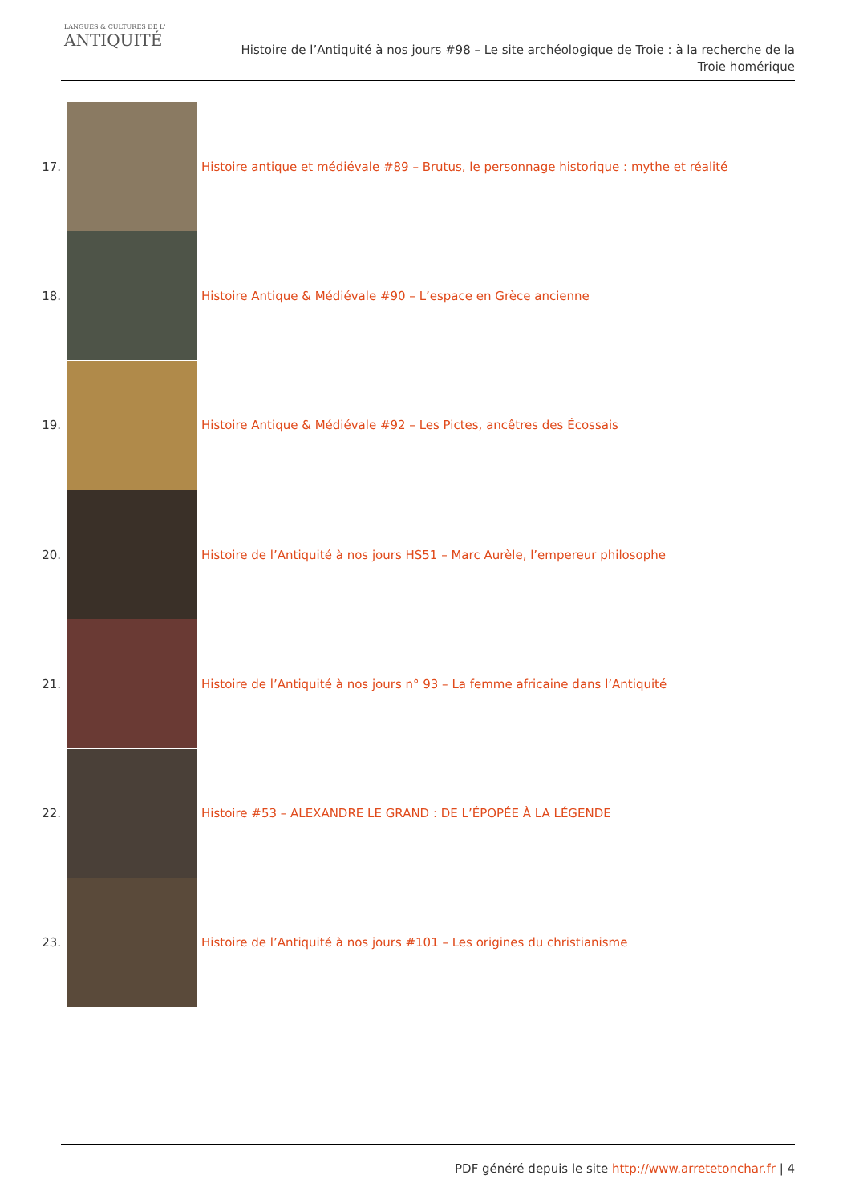LANGUES & CULTURES DE L'
ANTIQUITÉ
Histoire de l’Antiquité à nos jours #98 – Le site archéologique de Troie : à la recherche de la
Troie homérique
17.
Histoire antique et médiévale #89 – Brutus, le personnage historique : mythe et réalité
18.
Histoire Antique & Médiévale #90 – L’espace en Grèce ancienne
19.
Histoire Antique & Médiévale #92 – Les Pictes, ancêtres des Écossais
20.
Histoire de l’Antiquité à nos jours HS51 – Marc Aurèle, l’empereur philosophe
21.
Histoire de l’Antiquité à nos jours n° 93 – La femme africaine dans l’Antiquité
22.
Histoire #53 – ALEXANDRE LE GRAND : DE L’ÉPOPÉE À LA LÉGENDE
23.
Histoire de l’Antiquité à nos jours #101 – Les origines du christianisme
PDF généré depuis le site http://www.arretetonchar.fr | 4